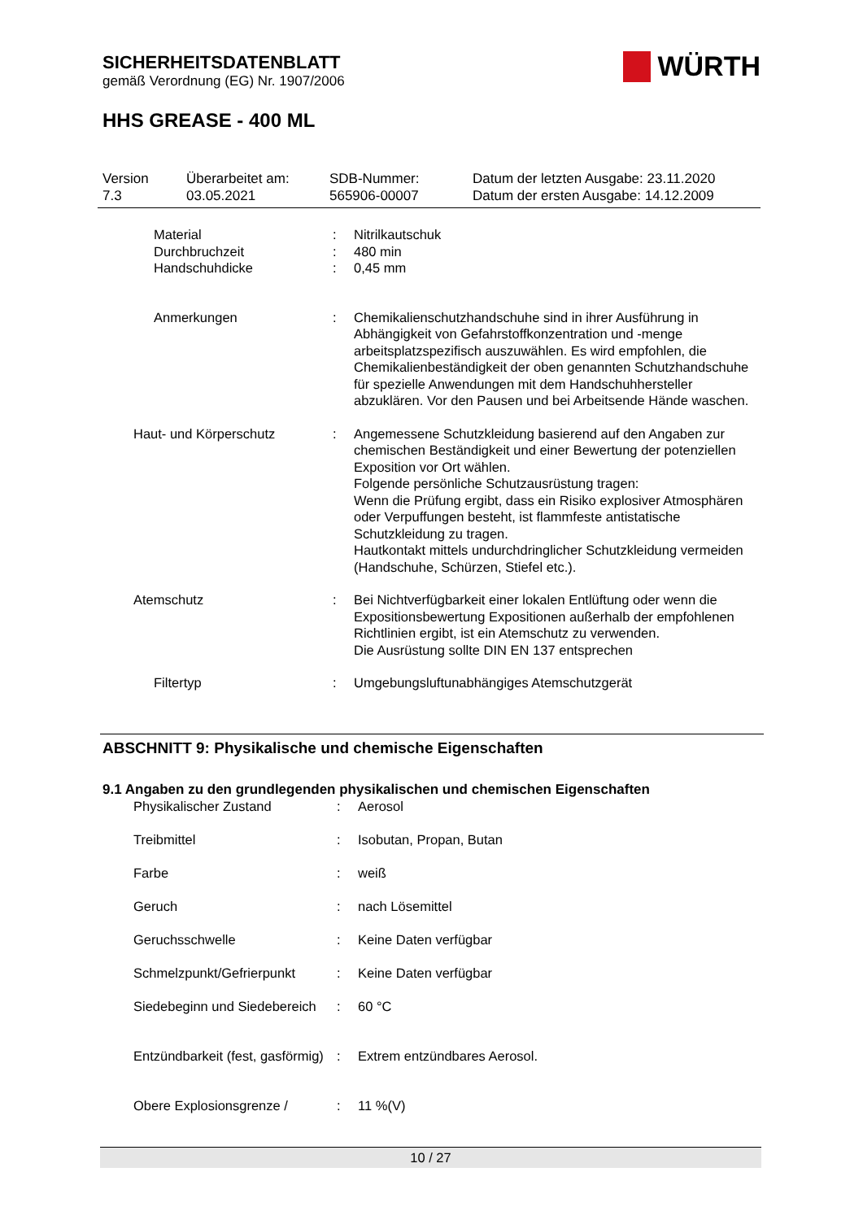SICHERHEITSDATENBLATT
gemäß Verordnung (EG) Nr. 1907/2006
HHS GREASE - 400 ML
WÜRTH
| Version 7.3 | Überarbeitet am: 03.05.2021 | SDB-Nummer: 565906-00007 | Datum der letzten Ausgabe: 23.11.2020 Datum der ersten Ausgabe: 14.12.2009 |
| | Material Durchbruchzeit Handschuhdicke | : : : | Nitrilkautschuk 480 min 0,45 mm |
| | Anmerkungen | : | Chemikalienschutzhandschuhe sind in ihrer Ausführung in Abhängigkeit von Gefahrstoffkonzentration und -menge arbeitsplatzspezifisch auszuwählen. Es wird empfohlen, die Chemikalienbeständigkeit der oben genannten Schutzhandschuhe für spezielle Anwendungen mit dem Handschuhhersteller abzuklären. Vor den Pausen und bei Arbeitsende Hände waschen. |
| Haut- und Körperschutz | | : | Angemessene Schutzkleidung basierend auf den Angaben zur chemischen Beständigkeit und einer Bewertung der potenziellen Exposition vor Ort wählen. Folgende persönliche Schutzausrüstung tragen: Wenn die Prüfung ergibt, dass ein Risiko explosiver Atmosphären oder Verpuffungen besteht, ist flammfeste antistatische Schutzkleidung zu tragen. Hautkontakt mittels undurchdringlicher Schutzkleidung vermeiden (Handschuhe, Schürzen, Stiefel etc.). |
| Atemschutz | | : | Bei Nichtverfügbarkeit einer lokalen Entlüftung oder wenn die Expositionsbewertung Expositionen außerhalb der empfohlenen Richtlinien ergibt, ist ein Atemschutz zu verwenden. Die Ausrüstung sollte DIN EN 137 entsprechen |
| | Filtertyp | : | Umgebungsluftunabhängiges Atemschutzgerät |
ABSCHNITT 9: Physikalische und chemische Eigenschaften
9.1 Angaben zu den grundlegenden physikalischen und chemischen Eigenschaften
| Physikalischer Zustand | : | Aerosol |
| Treibmittel | : | Isobutan, Propan, Butan |
| Farbe | : | weiß |
| Geruch | : | nach Lösemittel |
| Geruchsschwelle | : | Keine Daten verfügbar |
| Schmelzpunkt/Gefrierpunkt | : | Keine Daten verfügbar |
| Siedebeginn und Siedebereich | : | 60 °C |
| Entzündbarkeit (fest, gasförmig) | : | Extrem entzündbares Aerosol. |
| Obere Explosionsgrenze / | : | 11 %(V) |
10 / 27